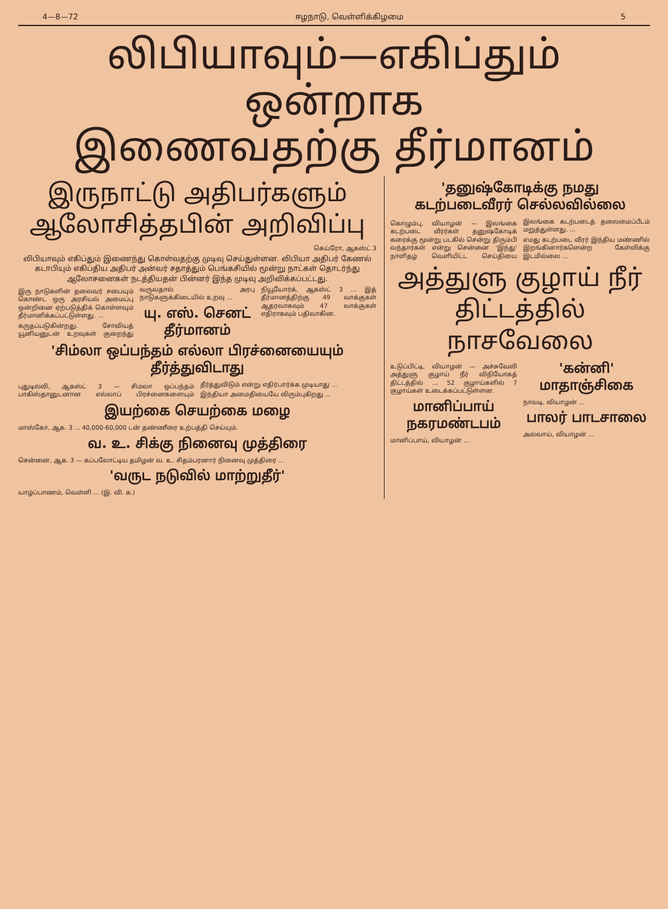4—8—72 ஈழநாடு, வெள்ளிக்கிழமை 5
லிபியாவும்—எகிப்தும் ஒன்றாக
இணைவதற்கு தீர்மானம்
இருநாட்டு அதிபர்களும்
ஆலோசித்தபின் அறிவிப்பு
கெய்ரோ, ஆகஸ்ட் 3
லிபியாவும் எகிப்தும் இணைந்து கொள்வதற்கு முடிவு செய்துள்ளன. லிபியா அதிபர் கேணல் கடாபியும் எகிப்திய அதிபர் அன்வர் சதாத்தும் பெங்கசியில் மூன்று நாட்கள் தொடர்ந்து ஆலோசனைகள் நடத்தியதன் பின்னர் இந்த முடிவு அறிவிக்கப்பட்டது.
இரு நாடுகளின் தலைவர் சபையும் கொண்ட ஒரு அரசியல் அமைப்பு ஒன்றினை ஏற்படுத்திக் கொள்ளவும் தீர்மானிக்கப்பட்டுள்ளது. ...
கருதப்படுகின்றது. சோவியத் யூனியனுடன் உறவுகள் குறைந்து வருவதால் அரபு நாடுகளுக்கிடையில் உறவு ...
யு. எஸ். செனட் தீர்மானம்
நியூயோர்க், ஆகஸ்ட் 3 ... இத் தீர்மானத்திற்கு 49 வாக்குகள் ஆதரவாகவும் 47 வாக்குகள் எதிராகவும் பதிவாகின.
'சிம்லா ஒப்பந்தம் எல்லா பிரச்னையையும் தீர்த்துவிடாது
புதுடில்லி, ஆகஸ்ட் 3 — சிம்லா ஒப்பந்தம் பாகிஸ்தானுடனான எல்லாப் பிரச்னைகளையும் தீர்த்துவிடும் என்று எதிர்பார்க்க முடியாது ...
இந்தியா அமைதியையே விரும்புகிறது ...
இயற்கை செயற்கை மழை
மாஸ்கோ, ஆக. 3 ... 40,000-60,000 டன் தண்ணீரை உற்பத்தி செய்யும்.
வ. உ. சிக்கு நினைவு முத்திரை
சென்னை, ஆக. 3 — கப்பலோட்டிய தமிழன் வ. உ. சிதம்பரனார் நினைவு முத்திரை ...
'வருட நடுவில் மாற்றுதீர்'
யாழ்ப்பாணம், வெள்ளி ... (இ. வி. க.)
'தனுஷ்கோடிக்கு நமது கடற்படைவீரர் செல்லவில்லை
கொழும்பு, வியாழன் — இலங்கை கடற்படை வீரர்கள் தனுஷ்கோடிக் கரைக்கு மூன்று படகில் சென்று திரும்பி வந்தார்கள் என்று சென்னை 'இந்து' நாளிதழ் வெளியிட்ட செய்தியை இலங்கை கடற்படைத் தலைமைப்பீடம் மறுத்துள்ளது. ...
எமது கடற்படை வீரர் இந்திய மண்ணில் இறங்கினார்களென்ற கேள்விக்கு இடமில்லை ...
அத்துளு குழாய் நீர் திட்டத்தில் நாசவேலை
உடுப்பிட்டி, வியாழன் — அச்சுவேலி அத்துளு குழாய் நீர் விநியோகத் திட்டத்தில் ... 52 குழாய்களில் 7 குழாய்கள் உடைக்கப்பட்டுள்ளன.
மானிப்பாய் நகரமண்டபம்
மானிப்பாய், வியாழன் ...
'கன்னி' மாதாஞ்சிகை
நாவடி, வியாழன் ...
பாலர் பாடசாலை
அல்வாய், வியாழன் ...